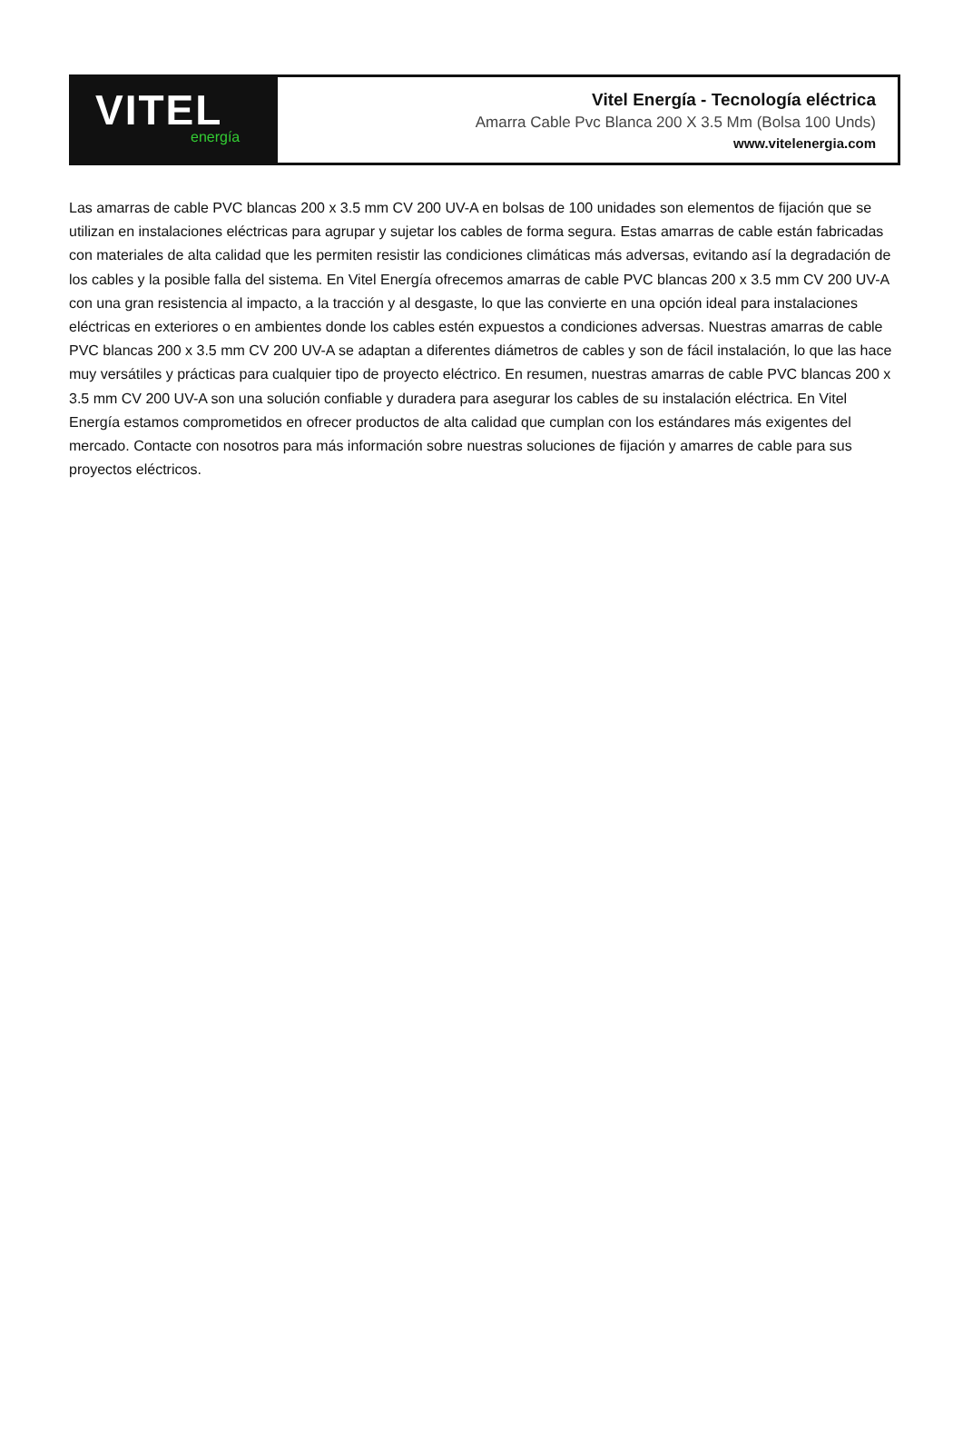VITEL
energía
Vitel Energía - Tecnología eléctrica
Amarra Cable Pvc Blanca 200 X 3.5 Mm (Bolsa 100 Unds)
www.vitelenergia.com
Las amarras de cable PVC blancas 200 x 3.5 mm CV 200 UV-A en bolsas de 100 unidades son elementos de fijación que se utilizan en instalaciones eléctricas para agrupar y sujetar los cables de forma segura. Estas amarras de cable están fabricadas con materiales de alta calidad que les permiten resistir las condiciones climáticas más adversas, evitando así la degradación de los cables y la posible falla del sistema. En Vitel Energía ofrecemos amarras de cable PVC blancas 200 x 3.5 mm CV 200 UV-A con una gran resistencia al impacto, a la tracción y al desgaste, lo que las convierte en una opción ideal para instalaciones eléctricas en exteriores o en ambientes donde los cables estén expuestos a condiciones adversas. Nuestras amarras de cable PVC blancas 200 x 3.5 mm CV 200 UV-A se adaptan a diferentes diámetros de cables y son de fácil instalación, lo que las hace muy versátiles y prácticas para cualquier tipo de proyecto eléctrico. En resumen, nuestras amarras de cable PVC blancas 200 x 3.5 mm CV 200 UV-A son una solución confiable y duradera para asegurar los cables de su instalación eléctrica. En Vitel Energía estamos comprometidos en ofrecer productos de alta calidad que cumplan con los estándares más exigentes del mercado. Contacte con nosotros para más información sobre nuestras soluciones de fijación y amarres de cable para sus proyectos eléctricos.